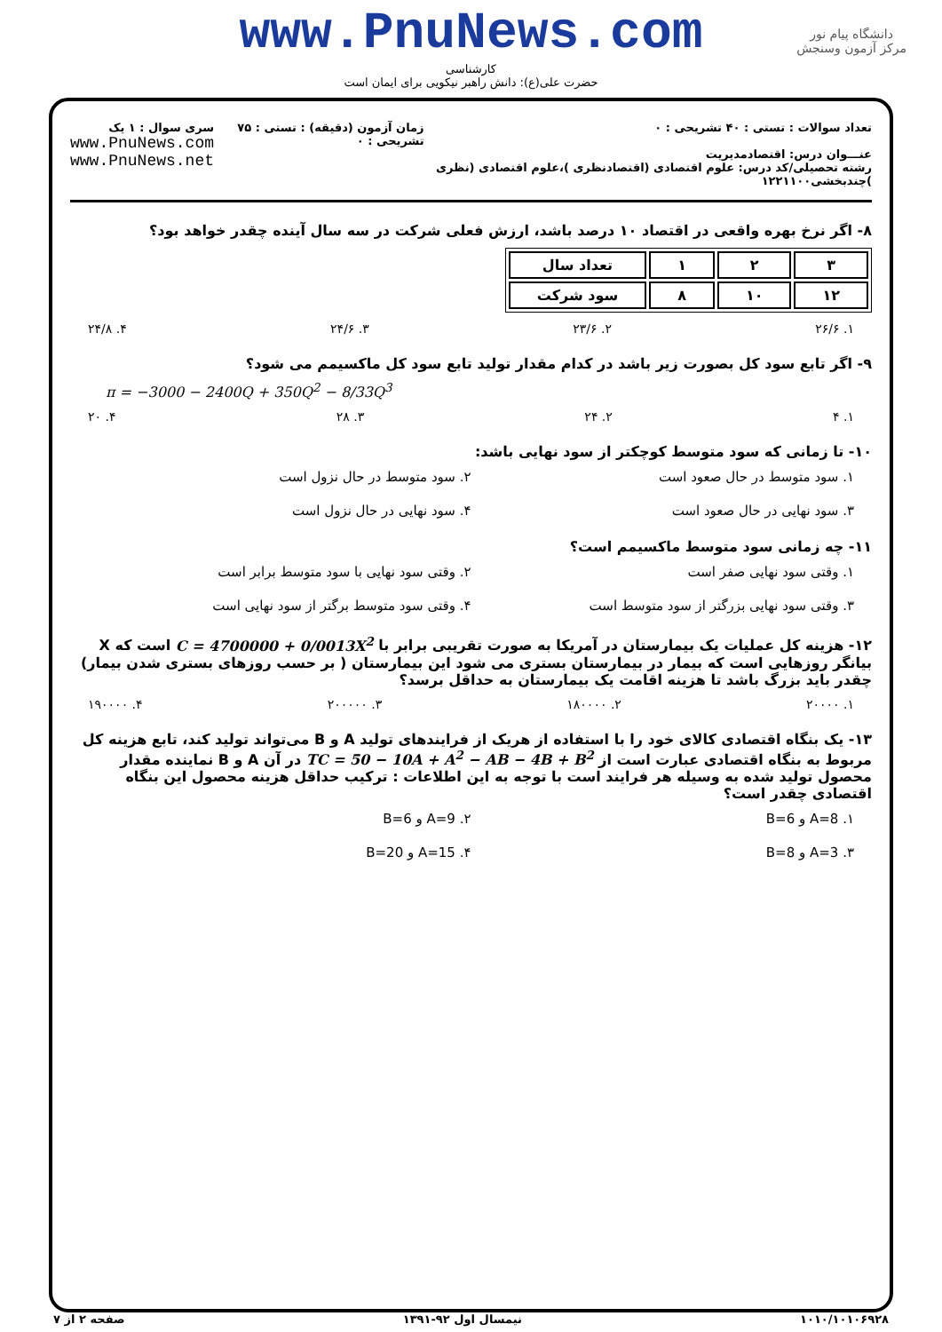دانشگاه پیام نور
مرکز آزمون وسنجش
www.PnuNews.com
کارشناسی
حضرت علی(ع): دانش راهبر نیکویی برای ایمان است
تعداد سوالات : تستی : ۴۰ تشریحی : ۰
عنـــوان درس: اقتصادمدیریت
رشته تحصیلی/کد درس: علوم اقتصادی (اقتصادنظری )،علوم اقتصادی (نظری )چندبخشی۱۲۲۱۱۰۰
زمان آزمون (دقیقه) : تستی : ۷۵ تشریحی : ۰
سری سوال : ۱ یک
www.PnuNews.com
www.PnuNews.net
۸- اگر نرخ بهره واقعی در اقتصاد ۱۰ درصد باشد، ارزش فعلی شرکت در سه سال آینده چقدر خواهد بود؟
| ۳ | ۲ | ۱ | تعداد سال |
| ۱۲ | ۱۰ | ۸ | سود شرکت |
۱. ۲۶/۶ ۲. ۲۳/۶ ۳. ۲۴/۶ ۴. ۲۴/۸
۹- اگر تابع سود کل بصورت زیر باشد در کدام مقدار تولید تابع سود کل ماکسیمم می شود؟
π = −3000 − 2400Q + 350Q<sup>2</sup> − 8/33Q<sup>3</sup>
۱. ۴ ۲. ۲۴ ۳. ۲۸ ۴. ۲۰
۱۰- تا زمانی که سود متوسط کوچکتر از سود نهایی باشد:
۱. سود متوسط در حال صعود است ۲. سود متوسط در حال نزول است ۳. سود نهایی در حال صعود است ۴. سود نهایی در حال نزول است
۱۱- چه زمانی سود متوسط ماکسیمم است؟
۱. وقتی سود نهایی صفر است ۲. وقتی سود نهایی با سود متوسط برابر است ۳. وقتی سود نهایی بزرگتر از سود متوسط است ۴. وقتی سود متوسط برگتر از سود نهایی است
۱۲- هزینه کل عملیات یک بیمارستان در آمریکا به صورت تقریبی برابر با C = 4700000 + 0/0013X<sup>2</sup> است که X بیانگر روزهایی است که بیمار در بیمارستان بستری می شود این بیمارستان ( بر حسب روزهای بستری شدن بیمار) چقدر باید بزرگ باشد تا هزینه اقامت یک بیمارستان به حداقل برسد؟
۱. ۲۰۰۰۰ ۲. ۱۸۰۰۰۰ ۳. ۲۰۰۰۰۰ ۴. ۱۹۰۰۰۰
۱۳- یک بنگاه اقتصادی کالای خود را با استفاده از هریک از فرایندهای تولید A و B می‌تواند تولید کند، تابع هزینه کل مربوط به بنگاه اقتصادی عبارت است از TC = 50 − 10A + A<sup>2</sup> − AB − 4B + B<sup>2</sup> در آن A و B نماینده مقدار محصول تولید شده به وسیله هر فرایند است با توجه به این اطلاعات : ترکیب حداقل هزینه محصول این بنگاه اقتصادی چقدر است؟
۱. A=8 و B=6 ۲. A=9 و B=6 ۳. A=3 و B=8 ۴. A=15 و B=20
۱۰۱۰/۱۰۱۰۶۹۲۸ نیمسال اول ۹۲-۱۳۹۱ صفحه ۲ از ۷